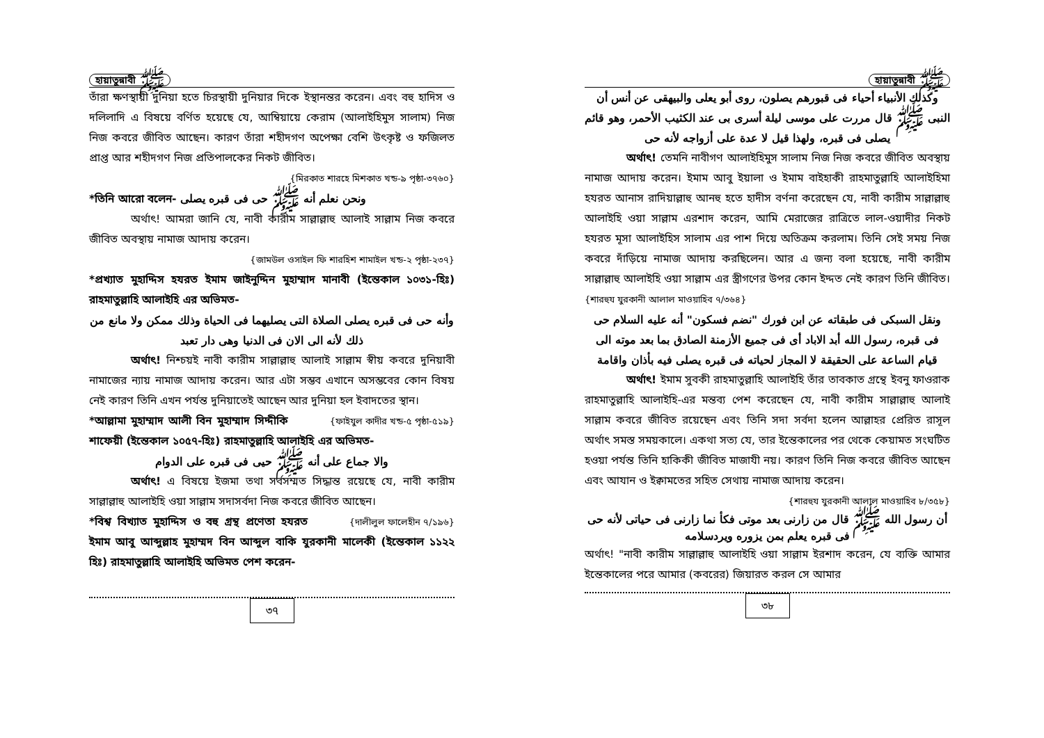হায়াতুন্নাবী ﷺ
তাঁরা ক্ষণস্থায়ী দুনিয়া হতে চিরস্থায়ী দুনিয়ার দিকে ইস্থানন্তর করেন। এবং বহু হাদিস ও দলিলাদি এ বিষয়ে বর্ণিত হয়েছে যে, আম্বিয়ায়ে কেরাম (আলাইহিমুস সালাম) নিজ নিজ কবরে জীবিত আছেন। কারণ তাঁরা শহীদগণ অপেক্ষা বেশি উৎকৃষ্ট ও ফজিলত প্রাপ্ত আর শহীদগণ নিজ প্রতিপালকের নিকট জীবিত।
{মিরকাত শারহে মিশকাত খন্ড-৯ পৃষ্ঠা-৩৭৬০}
*তিনি আরো বলেন- ونحن نعلم أنه ﷺ حی فی قبره يصلی
অর্থাৎ! আমরা জানি যে, নাবী কারীম সাল্লাল্লাহু আলাই সাল্লাম নিজ কবরে জীবিত অবস্থায় নামাজ আদায় করেন।
{জামউল ওসাইল ফি শারহিশ শামাইল খন্ড-২ পৃষ্ঠা-২৩৭}
*প্রখ্যাত মুহাদ্দিস হযরত ইমাম জাইনুদ্দিন মুহাম্মাদ মানাবী (ইন্তেকাল ১০৩১-হিঃ) রাহমাতুল্লাহি আলাইহি এর অভিমত-
وأنه حی فی قبره يصلی الصلاة التی يصليهما فی الحياة وذلك ممكن ولا مانع من ذلك لأنه الی الان فی الدنيا وهی دار تعبد
অর্থাৎ! নিশ্চয়ই নাবী কারীম সাল্লাল্লাহু আলাই সাল্লাম স্বীয় কবরে দুনিয়াবী নামাজের ন্যায় নামাজ আদায় করেন। আর এটা সম্ভব এখানে অসম্ভবের কোন বিষয় নেই কারণ তিনি এখন পর্যন্ত দুনিয়াতেই আছেন আর দুনিয়া হল ইবাদতের স্থান। {ফাইযুল কাদীর খন্ড-৫ পৃষ্ঠা-৫১৯}
*আল্লামা মুহাম্মাদ আলী বিন মুহাম্মাদ সিদ্দীকি শাফেয়ী (ইন্তেকাল ১০৫৭-হিঃ) রাহমাতুল্লাহি আলাইহি এর অভিমত-
والا جماع علی أنه ﷺ حيی فی قبره علی الدوام
অর্থাৎ! এ বিষয়ে ইজমা তথা সর্বসম্মত সিদ্ধান্ত রয়েছে যে, নাবী কারীম সাল্লাল্লাহু আলাইহি ওয়া সাল্লাম সদাসর্বদা নিজ কবরে জীবিত আছেন। {দালীলুল ফালেহীন ৭/১৯৬}
*বিশ্ব বিখ্যাত মুহাদ্দিস ও বহু গ্রন্থ প্রণেতা হযরত ইমাম আবু আব্দুল্লাহ মুহাম্মদ বিন আব্দুল বাকি যুরকানী মালেকী (ইন্তেকাল ১১২২ হিঃ) রাহমাতুল্লাহি আলাইহি অভিমত পেশ করেন-
৩৭
হায়াতুন্নাবী ﷺ
وكذلك الأنبياء أحياء فی قبورهم يصلون، روی أبو يعلی والبيهقی عن أنس أن النبی ﷺ قال مررت علی موسی ليلة أسری بی عند الكثيب الأحمر، وهو قائم يصلی فی قبره، ولهذا قيل لا عدة علی أزواجه لأنه حی
অর্থাৎ! তেমনি নাবীগণ আলাইহিমুস সালাম নিজ নিজ কবরে জীবিত অবস্থায় নামাজ আদায় করেন। ইমাম আবু ইয়ালা ও ইমাম বাইহাকী রাহমাতুল্লাহি আলাইহিমা হযরত আনাস রাদিয়াল্লাহু আনহু হতে হাদীস বর্ণনা করেছেন যে, নাবী কারীম সাল্লাল্লাহু আলাইহি ওয়া সাল্লাম এরশাদ করেন, আমি মেরাজের রাত্রিতে লাল-ওয়াদীর নিকট হযরত মূসা আলাইহিস সালাম এর পাশ দিয়ে অতিক্রম করলাম। তিনি সেই সময় নিজ কবরে দাঁড়িয়ে নামাজ আদায় করছিলেন। আর এ জন্য বলা হয়েছে, নাবী কারীম সাল্লাল্লাহু আলাইহি ওয়া সাল্লাম এর স্ত্রীগণের উপর কোন ইদ্দত নেই কারণ তিনি জীবিত। {শারহুয যুরকানী আলাল মাওয়াহিব ৭/৩৬৪}
ونقل السبكی فی طبقاته عن ابن فورك "نضم فسكون" أنه عليه السلام حی فی قبره، رسول الله أبد الاباد أی فی جميع الأزمنة الصادق بما بعد موته الی قيام الساعة علی الحقيقة لا المجاز لحياته فی قبره يصلی فيه بأذان واقامة
অর্থাৎ! ইমাম সুবকী রাহমাতুল্লাহি আলাইহি তাঁর তাবকাত গ্রন্থে ইবনু ফাওরাক রাহমাতুল্লাহি আলাইহি-এর মন্তব্য পেশ করেছেন যে, নাবী কারীম সাল্লাল্লাহু আলাই সাল্লাম কবরে জীবিত রয়েছেন এবং তিনি সদা সর্বদা হলেন আল্লাহর প্রেরিত রাসূল অর্থাৎ সমস্ত সময়কালে। একথা সত্য যে, তার ইন্তেকালের পর থেকে কেয়ামত সংঘটিত হওয়া পর্যন্ত তিনি হাকিকী জীবিত মাজাযী নয়। কারণ তিনি নিজ কবরে জীবিত আছেন এবং আযান ও ইক্বামতের সহিত সেথায় নামাজ আদায় করেন।
{শারহুয যুরকানী আলাল মাওয়াহিব ৮/৩৫৮}
أن رسول الله ﷺ قال من زارنی بعد موتی فكأ نما زارنی فی حياتی لأنه حی فی قبره يعلم بمن يزوره ويردسلامه
অর্থাৎ! "নাবী কারীম সাল্লাল্লাহু আলাইহি ওয়া সাল্লাম ইরশাদ করেন, যে ব্যক্তি আমার ইন্তেকালের পরে আমার (কবরের) জিয়ারত করল সে আমার
৩৮